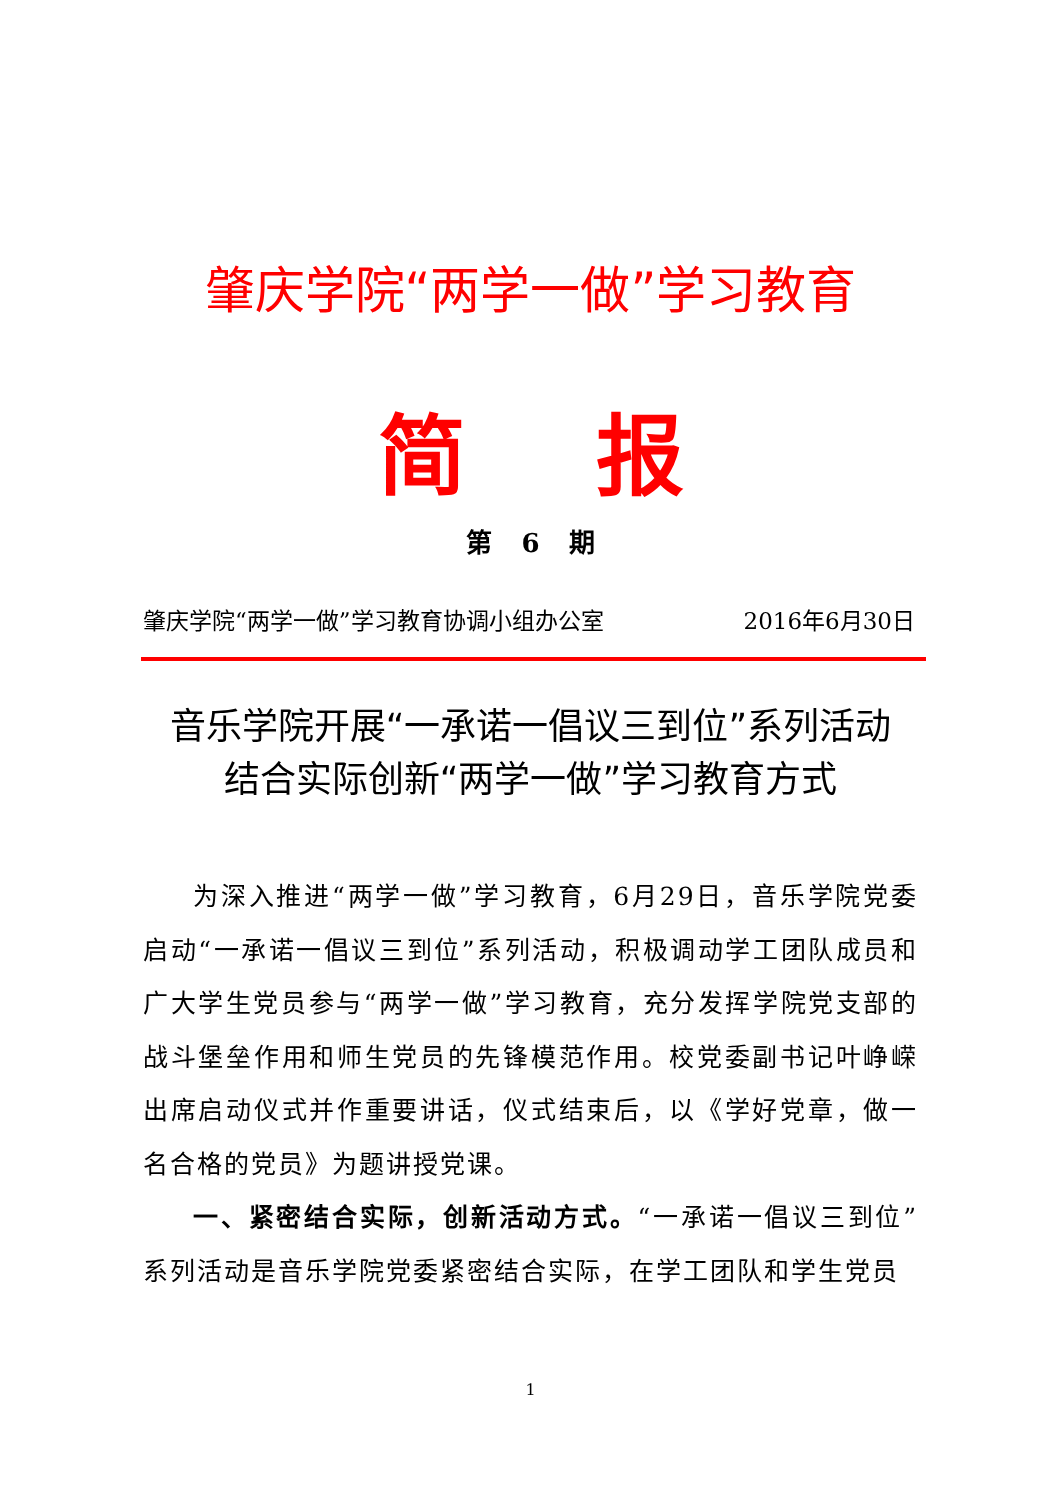肇庆学院“两学一做”学习教育
简报
第 6 期
肇庆学院“两学一做”学习教育协调小组办公室 2016年6月30日
音乐学院开展“一承诺一倡议三到位”系列活动
结合实际创新“两学一做”学习教育方式
为深入推进“两学一做”学习教育，6月29日，音乐学院党委启动“一承诺一倡议三到位”系列活动，积极调动学工团队成员和广大学生党员参与“两学一做”学习教育，充分发挥学院党支部的战斗堡垒作用和师生党员的先锋模范作用。校党委副书记叶峥嵘出席启动仪式并作重要讲话，仪式结束后，以《学好党章，做一名合格的党员》为题讲授党课。
一、紧密结合实际，创新活动方式。“一承诺一倡议三到位”系列活动是音乐学院党委紧密结合实际，在学工团队和学生党员
1